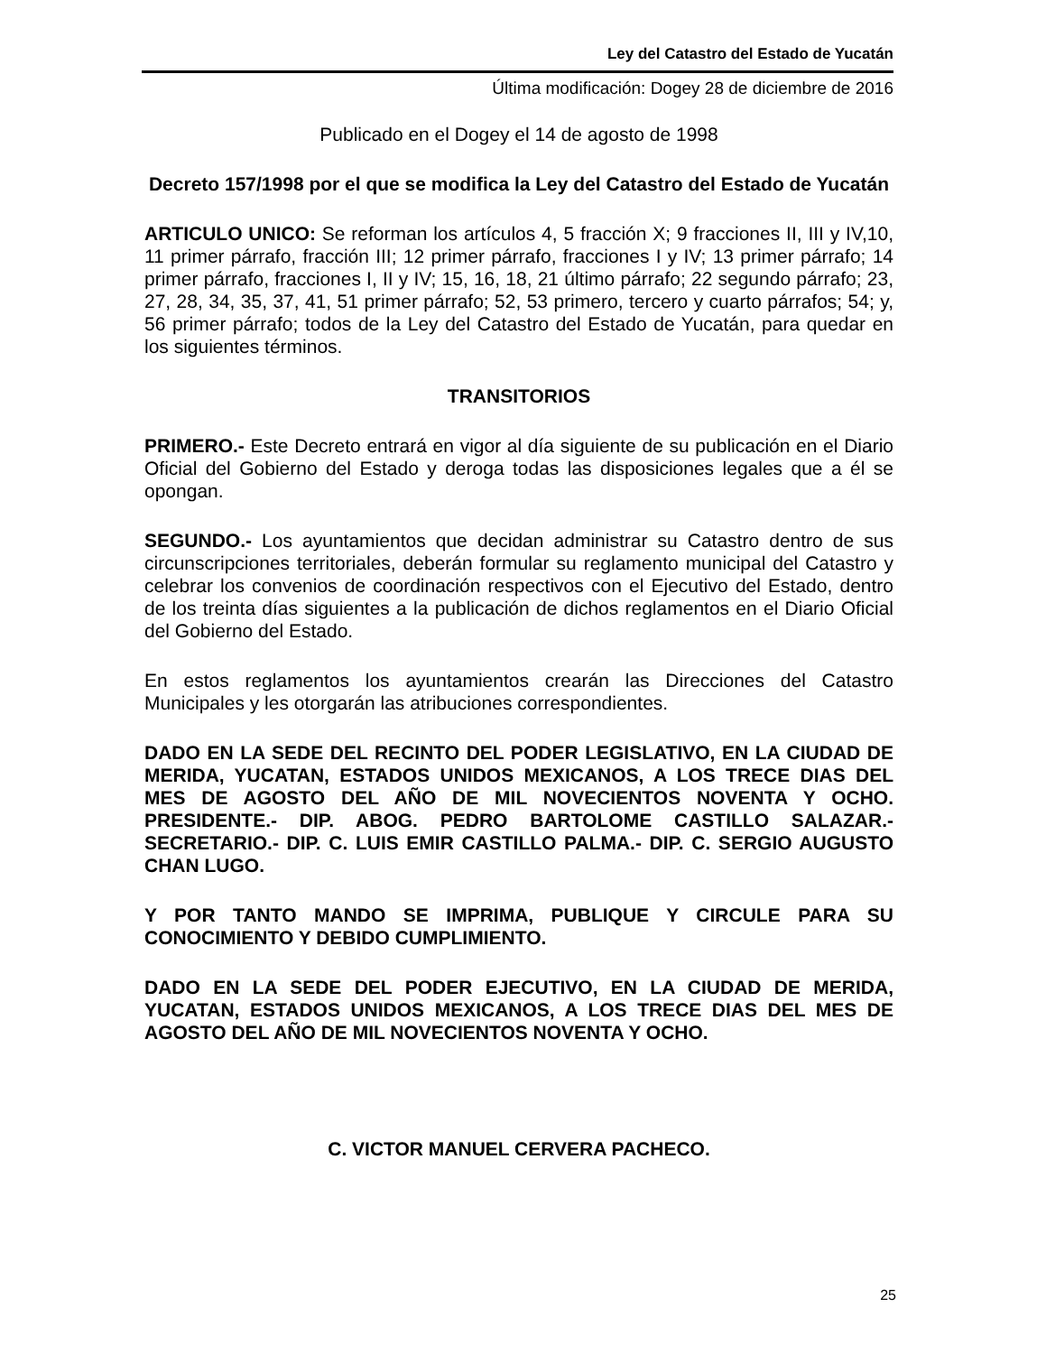Ley del Catastro del Estado de Yucatán
Última modificación: Dogey 28 de diciembre de 2016
Publicado en el Dogey el 14 de agosto de 1998
Decreto 157/1998 por el que se modifica la Ley del Catastro del Estado de Yucatán
ARTICULO UNICO: Se reforman los artículos 4, 5 fracción X; 9 fracciones II, III y IV,10, 11 primer párrafo, fracción III; 12 primer párrafo, fracciones I y IV; 13 primer párrafo; 14 primer párrafo, fracciones I, II y IV; 15, 16, 18, 21 último párrafo; 22 segundo párrafo; 23, 27, 28, 34, 35, 37, 41, 51 primer párrafo; 52, 53 primero, tercero y cuarto párrafos; 54; y, 56 primer párrafo; todos de la Ley del Catastro del Estado de Yucatán, para quedar en los siguientes términos.
TRANSITORIOS
PRIMERO.- Este Decreto entrará en vigor al día siguiente de su publicación en el Diario Oficial del Gobierno del Estado y deroga todas las disposiciones legales que a él se opongan.
SEGUNDO.- Los ayuntamientos que decidan administrar su Catastro dentro de sus circunscripciones territoriales, deberán formular su reglamento municipal del Catastro y celebrar los convenios de coordinación respectivos con el Ejecutivo del Estado, dentro de los treinta días siguientes a la publicación de dichos reglamentos en el Diario Oficial del Gobierno del Estado.
En estos reglamentos los ayuntamientos crearán las Direcciones del Catastro Municipales y les otorgarán las atribuciones correspondientes.
DADO EN LA SEDE DEL RECINTO DEL PODER LEGISLATIVO, EN LA CIUDAD DE MERIDA, YUCATAN, ESTADOS UNIDOS MEXICANOS, A LOS TRECE DIAS DEL MES DE AGOSTO DEL AÑO DE MIL NOVECIENTOS NOVENTA Y OCHO. PRESIDENTE.- DIP. ABOG. PEDRO BARTOLOME CASTILLO SALAZAR.- SECRETARIO.- DIP. C. LUIS EMIR CASTILLO PALMA.- DIP. C. SERGIO AUGUSTO CHAN LUGO.
Y POR TANTO MANDO SE IMPRIMA, PUBLIQUE Y CIRCULE PARA SU CONOCIMIENTO Y DEBIDO CUMPLIMIENTO.
DADO EN LA SEDE DEL PODER EJECUTIVO, EN LA CIUDAD DE MERIDA, YUCATAN, ESTADOS UNIDOS MEXICANOS, A LOS TRECE DIAS DEL MES DE AGOSTO DEL AÑO DE MIL NOVECIENTOS NOVENTA Y OCHO.
C. VICTOR MANUEL CERVERA PACHECO.
25